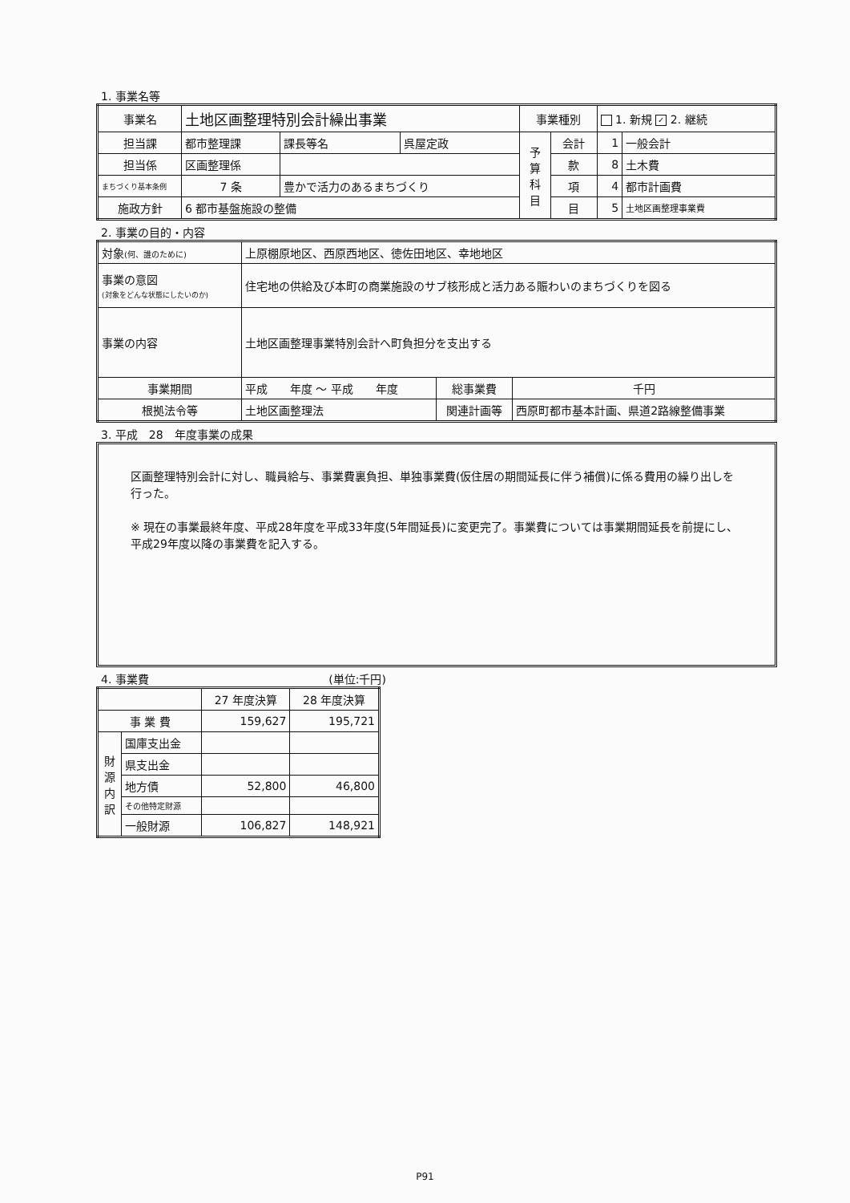1. 事業名等
| 事業名 | 土地区画整理特別会計繰出事業 | | | 事業種別 | | 1. 新規 ✓ 2. 継続 | |
| 担当課 | 都市整理課 | 課長等名 | 呉屋定政 | 予 算 科 目 | 会計 | 1 | 一般会計 |
| 担当係 | 区画整理係 | | | | 款 | 8 | 土木費 |
| まちづくり基本条例 | 7 条 | 豊かで活力のあるまちづくり | | | 項 | 4 | 都市計画費 |
| 施政方針 | 6 都市基盤施設の整備 | | | | 目 | 5 | 土地区画整理事業費 |
2. 事業の目的・内容
| 対象 (何、誰のために) | 上原棚原地区、西原西地区、徳佐田地区、幸地地区 | | |
| 事業の意図 (対象をどんな状態にしたいのか) | 住宅地の供給及び本町の商業施設のサブ核形成と活力ある賑わいのまちづくりを図る | | |
| 事業の内容 | 土地区画整理事業特別会計へ町負担分を支出する | | |
| 事業期間 | 平成 年度 ～ 平成 年度 | 総事業費 | 千円 |
| 根拠法令等 | 土地区画整理法 | 関連計画等 | 西原町都市基本計画、県道2路線整備事業 |
3. 平成　28　年度事業の成果
区画整理特別会計に対し、職員給与、事業費裏負担、単独事業費(仮住居の期間延長に伴う補償)に係る費用の繰り出しを行った。
※ 現在の事業最終年度、平成28年度を平成33年度(5年間延長)に変更完了。事業費については事業期間延長を前提にし、平成29年度以降の事業費を記入する。
4. 事業費 (単位:千円)
| | | 27 年度決算 | 28 年度決算 |
| --- | --- | --- | --- |
| 事 業 費 | | 159,627 | 195,721 |
| 財 源 内 訳 | 国庫支出金 | | |
| | 県支出金 | | |
| | 地方債 | 52,800 | 46,800 |
| | その他特定財源 | | |
| | 一般財源 | 106,827 | 148,921 |
P91